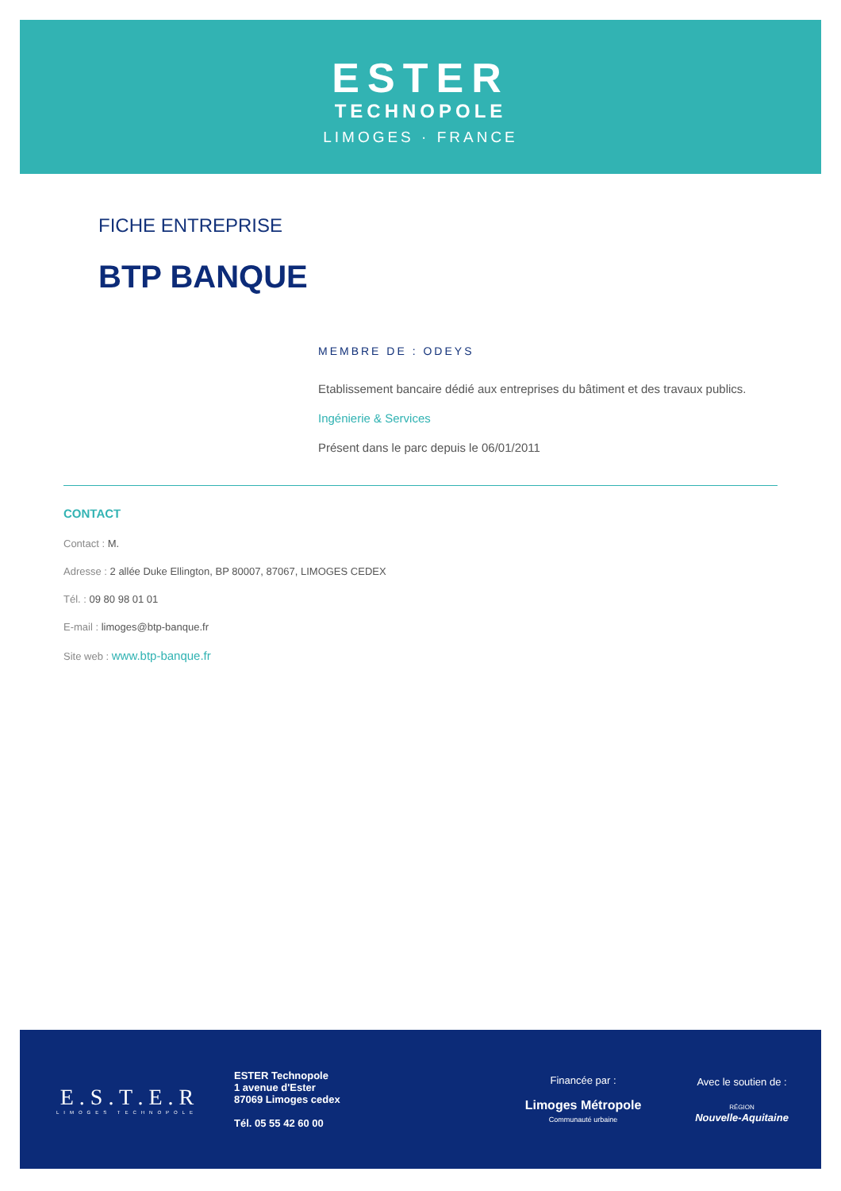ESTER
TECHNOPOLE
LIMOGES · FRANCE
FICHE ENTREPRISE
BTP BANQUE
MEMBRE DE : ODEYS
Etablissement bancaire dédié aux entreprises du bâtiment et des travaux publics.
Ingénierie & Services
Présent dans le parc depuis le 06/01/2011
CONTACT
Contact : M.
Adresse : 2 allée Duke Ellington, BP 80007, 87067, LIMOGES CEDEX
Tél. : 09 80 98 01 01
E-mail : limoges@btp-banque.fr
Site web : www.btp-banque.fr
E . S . T . E . R
LIMOGES TECHNOPOLE
ESTER Technopole
1 avenue d'Ester
87069 Limoges cedex
Tél. 05 55 42 60 00
Financée par :
Limoges Métropole
Communauté urbaine
Avec le soutien de :
RÉGION
Nouvelle-Aquitaine